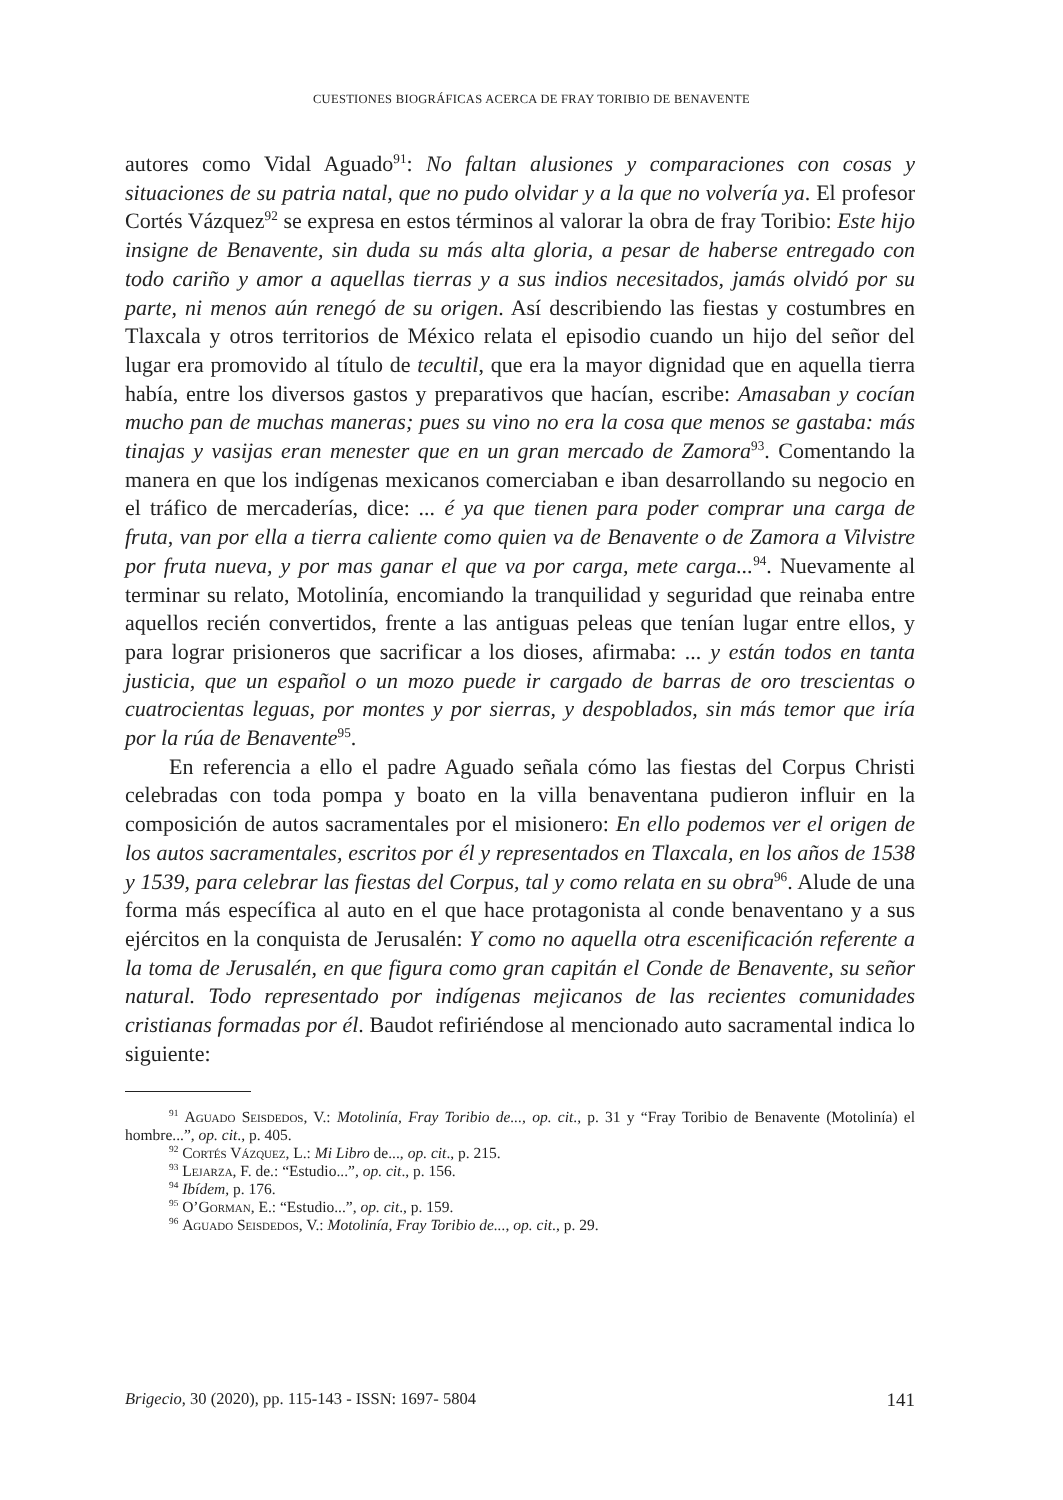CUESTIONES BIOGRÁFICAS ACERCA DE FRAY TORIBIO DE BENAVENTE
autores como Vidal Aguado<sup>91</sup>: No faltan alusiones y comparaciones con cosas y situaciones de su patria natal, que no pudo olvidar y a la que no volvería ya. El profesor Cortés Vázquez<sup>92</sup> se expresa en estos términos al valorar la obra de fray Toribio: Este hijo insigne de Benavente, sin duda su más alta gloria, a pesar de haberse entregado con todo cariño y amor a aquellas tierras y a sus indios necesitados, jamás olvidó por su parte, ni menos aún renegó de su origen. Así describiendo las fiestas y costumbres en Tlaxcala y otros territorios de México relata el episodio cuando un hijo del señor del lugar era promovido al título de tecultil, que era la mayor dignidad que en aquella tierra había, entre los diversos gastos y preparativos que hacían, escribe: Amasaban y cocían mucho pan de muchas maneras; pues su vino no era la cosa que menos se gastaba: más tinajas y vasijas eran menester que en un gran mercado de Zamora<sup>93</sup>. Comentando la manera en que los indígenas mexicanos comerciaban e iban desarrollando su negocio en el tráfico de mercaderías, dice: ... é ya que tienen para poder comprar una carga de fruta, van por ella a tierra caliente como quien va de Benavente o de Zamora a Vilvistre por fruta nueva, y por mas ganar el que va por carga, mete carga...<sup>94</sup>. Nuevamente al terminar su relato, Motolinía, encomiando la tranquilidad y seguridad que reinaba entre aquellos recién convertidos, frente a las antiguas peleas que tenían lugar entre ellos, y para lograr prisioneros que sacrificar a los dioses, afirmaba: ... y están todos en tanta justicia, que un español o un mozo puede ir cargado de barras de oro trescientas o cuatrocientas leguas, por montes y por sierras, y despoblados, sin más temor que iría por la rúa de Benavente<sup>95</sup>.
En referencia a ello el padre Aguado señala cómo las fiestas del Corpus Christi celebradas con toda pompa y boato en la villa benaventana pudieron influir en la composición de autos sacramentales por el misionero: En ello podemos ver el origen de los autos sacramentales, escritos por él y representados en Tlaxcala, en los años de 1538 y 1539, para celebrar las fiestas del Corpus, tal y como relata en su obra<sup>96</sup>. Alude de una forma más específica al auto en el que hace protagonista al conde benaventano y a sus ejércitos en la conquista de Jerusalén: Y como no aquella otra escenificación referente a la toma de Jerusalén, en que figura como gran capitán el Conde de Benavente, su señor natural. Todo representado por indígenas mejicanos de las recientes comunidades cristianas formadas por él. Baudot refiriéndose al mencionado auto sacramental indica lo siguiente:
<sup>91</sup> Aguado Seisdedos, V.: Motolinía, Fray Toribio de..., op. cit., p. 31 y “Fray Toribio de Benavente (Motolinía) el hombre...”, op. cit., p. 405.
<sup>92</sup> Cortés Vázquez, L.: Mi Libro de..., op. cit., p. 215.
<sup>93</sup> Lejarza, F. de.: “Estudio...”, op. cit., p. 156.
<sup>94</sup> Ibídem, p. 176.
<sup>95</sup> O’Gorman, E.: “Estudio...”, op. cit., p. 159.
<sup>96</sup> Aguado Seisdedos, V.: Motolinía, Fray Toribio de..., op. cit., p. 29.
Brigecio, 30 (2020), pp. 115-143 - ISSN: 1697- 5804 141